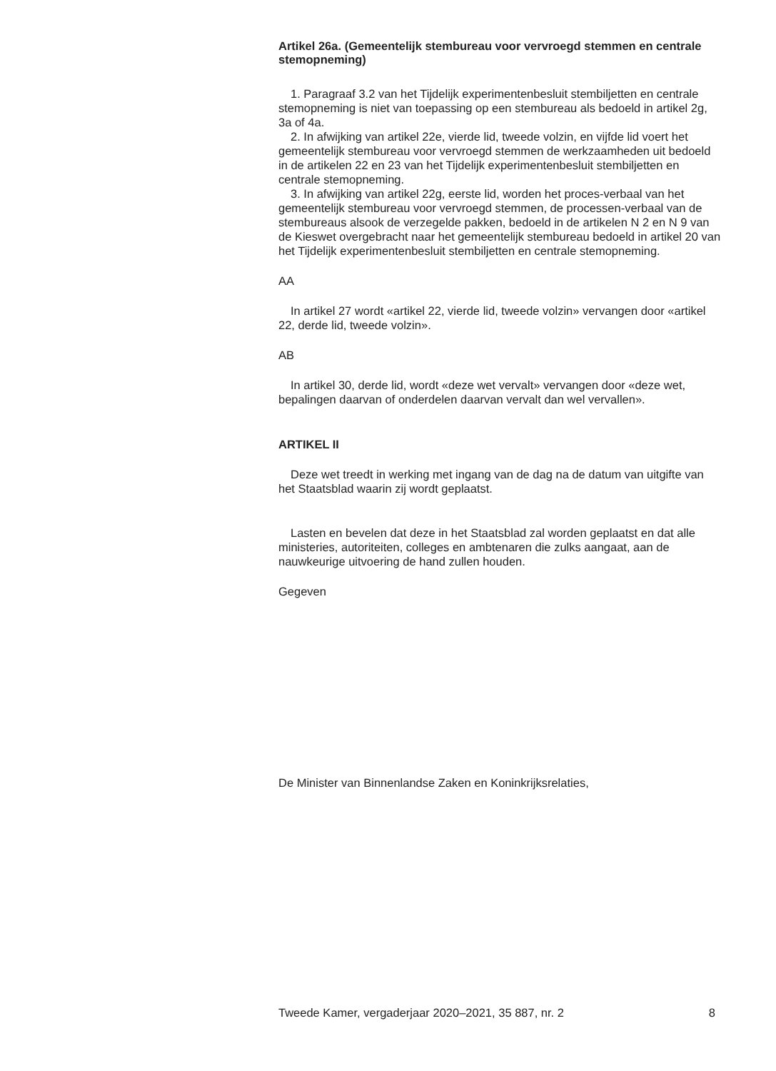Artikel 26a. (Gemeentelijk stembureau voor vervroegd stemmen en centrale stemopneming)
1. Paragraaf 3.2 van het Tijdelijk experimentenbesluit stembiljetten en centrale stemopneming is niet van toepassing op een stembureau als bedoeld in artikel 2g, 3a of 4a.
2. In afwijking van artikel 22e, vierde lid, tweede volzin, en vijfde lid voert het gemeentelijk stembureau voor vervroegd stemmen de werkzaamheden uit bedoeld in de artikelen 22 en 23 van het Tijdelijk experimentenbesluit stembiljetten en centrale stemopneming.
3. In afwijking van artikel 22g, eerste lid, worden het proces-verbaal van het gemeentelijk stembureau voor vervroegd stemmen, de processen-verbaal van de stembureaus alsook de verzegelde pakken, bedoeld in de artikelen N 2 en N 9 van de Kieswet overgebracht naar het gemeentelijk stembureau bedoeld in artikel 20 van het Tijdelijk experimentenbesluit stembiljetten en centrale stemopneming.
AA
In artikel 27 wordt «artikel 22, vierde lid, tweede volzin» vervangen door «artikel 22, derde lid, tweede volzin».
AB
In artikel 30, derde lid, wordt «deze wet vervalt» vervangen door «deze wet, bepalingen daarvan of onderdelen daarvan vervalt dan wel vervallen».
ARTIKEL II
Deze wet treedt in werking met ingang van de dag na de datum van uitgifte van het Staatsblad waarin zij wordt geplaatst.
Lasten en bevelen dat deze in het Staatsblad zal worden geplaatst en dat alle ministeries, autoriteiten, colleges en ambtenaren die zulks aangaat, aan de nauwkeurige uitvoering de hand zullen houden.
Gegeven
De Minister van Binnenlandse Zaken en Koninkrijksrelaties,
Tweede Kamer, vergaderjaar 2020–2021, 35 887, nr. 2 8